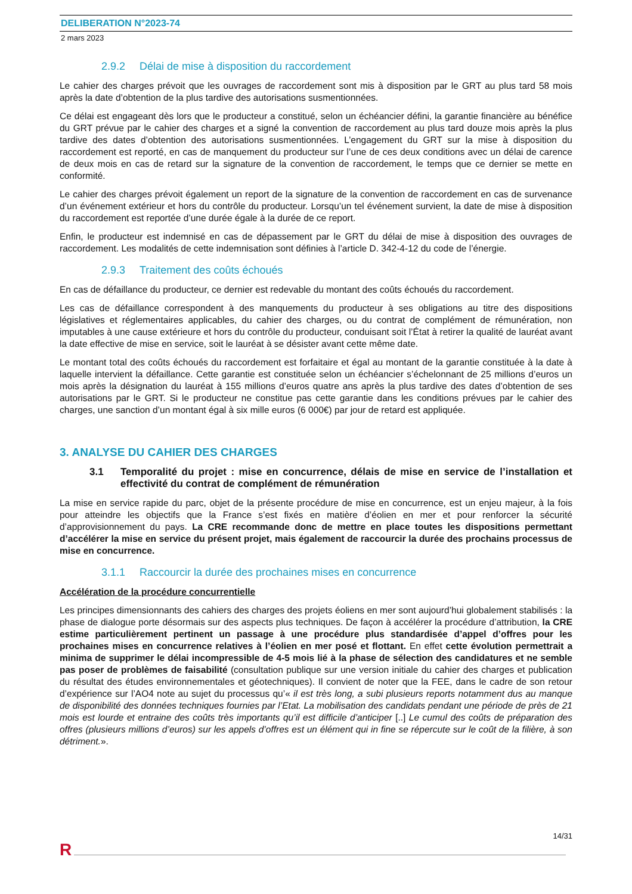DELIBERATION N°2023-74
2 mars 2023
2.9.2 Délai de mise à disposition du raccordement
Le cahier des charges prévoit que les ouvrages de raccordement sont mis à disposition par le GRT au plus tard 58 mois après la date d’obtention de la plus tardive des autorisations susmentionnées.
Ce délai est engageant dès lors que le producteur a constitué, selon un échéancier défini, la garantie financière au bénéfice du GRT prévue par le cahier des charges et a signé la convention de raccordement au plus tard douze mois après la plus tardive des dates d’obtention des autorisations susmentionnées. L’engagement du GRT sur la mise à disposition du raccordement est reporté, en cas de manquement du producteur sur l’une de ces deux conditions avec un délai de carence de deux mois en cas de retard sur la signature de la convention de raccordement, le temps que ce dernier se mette en conformité.
Le cahier des charges prévoit également un report de la signature de la convention de raccordement en cas de survenance d’un événement extérieur et hors du contrôle du producteur. Lorsqu’un tel événement survient, la date de mise à disposition du raccordement est reportée d’une durée égale à la durée de ce report.
Enfin, le producteur est indemnisé en cas de dépassement par le GRT du délai de mise à disposition des ouvrages de raccordement. Les modalités de cette indemnisation sont définies à l’article D. 342-4-12 du code de l’énergie.
2.9.3 Traitement des coûts échoués
En cas de défaillance du producteur, ce dernier est redevable du montant des coûts échoués du raccordement.
Les cas de défaillance correspondent à des manquements du producteur à ses obligations au titre des dispositions législatives et réglementaires applicables, du cahier des charges, ou du contrat de complément de rémunération, non imputables à une cause extérieure et hors du contrôle du producteur, conduisant soit l’État à retirer la qualité de lauréat avant la date effective de mise en service, soit le lauréat à se désister avant cette même date.
Le montant total des coûts échoués du raccordement est forfaitaire et égal au montant de la garantie constituée à la date à laquelle intervient la défaillance. Cette garantie est constituée selon un échéancier s’échelonnant de 25 millions d’euros un mois après la désignation du lauréat à 155 millions d’euros quatre ans après la plus tardive des dates d’obtention de ses autorisations par le GRT. Si le producteur ne constitue pas cette garantie dans les conditions prévues par le cahier des charges, une sanction d’un montant égal à six mille euros (6 000€) par jour de retard est appliquée.
3. ANALYSE DU CAHIER DES CHARGES
3.1 Temporalité du projet : mise en concurrence, délais de mise en service de l’installation et effectivité du contrat de complément de rémunération
La mise en service rapide du parc, objet de la présente procédure de mise en concurrence, est un enjeu majeur, à la fois pour atteindre les objectifs que la France s’est fixés en matière d’éolien en mer et pour renforcer la sécurité d’approvisionnement du pays. La CRE recommande donc de mettre en place toutes les dispositions permettant d’accélérer la mise en service du présent projet, mais également de raccourcir la durée des prochains processus de mise en concurrence.
3.1.1 Raccourcir la durée des prochaines mises en concurrence
Accélération de la procédure concurrentielle
Les principes dimensionnants des cahiers des charges des projets éoliens en mer sont aujourd’hui globalement stabilisés : la phase de dialogue porte désormais sur des aspects plus techniques. De façon à accélérer la procédure d’attribution, la CRE estime particulièrement pertinent un passage à une procédure plus standardisée d’appel d’offres pour les prochaines mises en concurrence relatives à l’éolien en mer posé et flottant. En effet cette évolution permettrait a minima de supprimer le délai incompressible de 4-5 mois lié à la phase de sélection des candidatures et ne semble pas poser de problèmes de faisabilité (consultation publique sur une version initiale du cahier des charges et publication du résultat des études environnementales et géotechniques). Il convient de noter que la FEE, dans le cadre de son retour d’expérience sur l’AO4 note au sujet du processus qu’« il est très long, a subi plusieurs reports notamment dus au manque de disponibilité des données techniques fournies par l’Etat. La mobilisation des candidats pendant une période de près de 21 mois est lourde et entraine des coûts très importants qu’il est difficile d’anticiper [..] Le cumul des coûts de préparation des offres (plusieurs millions d’euros) sur les appels d’offres est un élément qui in fine se répercute sur le coût de la filière, à son détriment.».
14/31
R